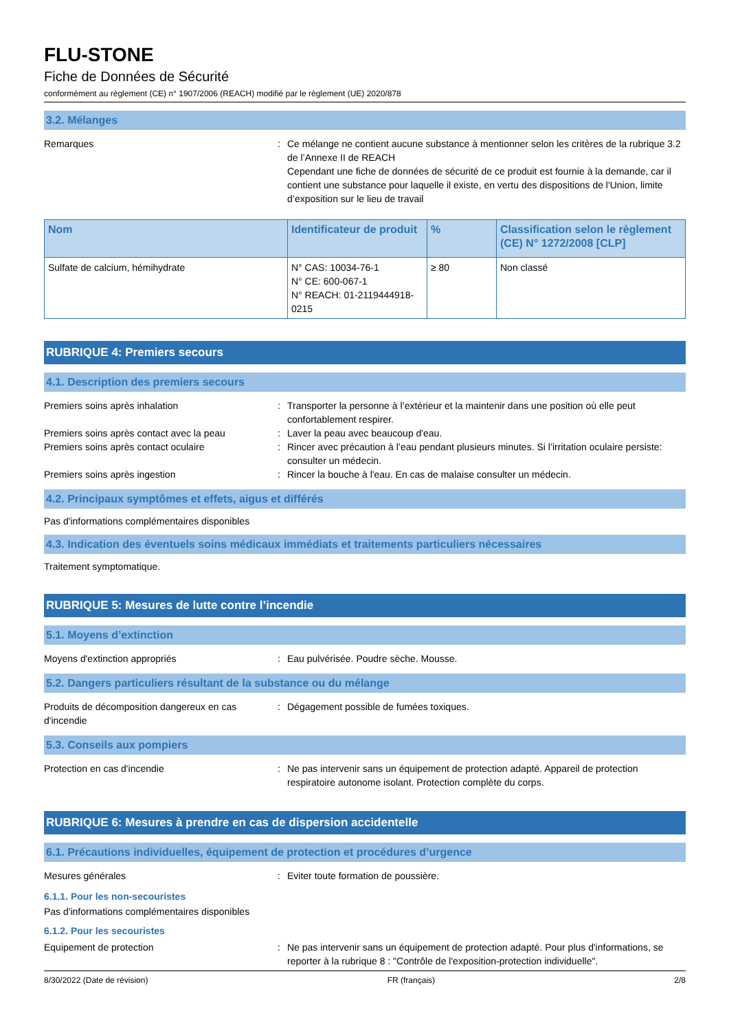FLU-STONE
Fiche de Données de Sécurité
conformément au règlement (CE) n° 1907/2006 (REACH) modifié par le règlement (UE) 2020/878
3.2. Mélanges
Remarques : Ce mélange ne contient aucune substance à mentionner selon les critères de la rubrique 3.2 de l’Annexe II de REACH
Cependant une fiche de données de sécurité de ce produit est fournie à la demande, car il contient une substance pour laquelle il existe, en vertu des dispositions de l'Union, limite d’exposition sur le lieu de travail
| Nom | Identificateur de produit | % | Classification selon le règlement (CE) N° 1272/2008 [CLP] |
| --- | --- | --- | --- |
| Sulfate de calcium, hémihydrate | N° CAS: 10034-76-1 N° CE: 600-067-1 N° REACH: 01-2119444918-0215 | ≥ 80 | Non classé |
RUBRIQUE 4: Premiers secours
4.1. Description des premiers secours
Premiers soins après inhalation : Transporter la personne à l’extérieur et la maintenir dans une position où elle peut confortablement respirer.
Premiers soins après contact avec la peau
: Laver la peau avec beaucoup d'eau.
Premiers soins après contact oculaire : Rincer avec précaution à l’eau pendant plusieurs minutes. Si l’irritation oculaire persiste: consulter un médecin.
Premiers soins après ingestion : Rincer la bouche à l'eau. En cas de malaise consulter un médecin.
4.2. Principaux symptômes et effets, aigus et différés
Pas d'informations complémentaires disponibles
4.3. Indication des éventuels soins médicaux immédiats et traitements particuliers nécessaires
Traitement symptomatique.
RUBRIQUE 5: Mesures de lutte contre l’incendie
5.1. Moyens d’extinction
Moyens d'extinction appropriés : Eau pulvérisée. Poudre sèche. Mousse.
5.2. Dangers particuliers résultant de la substance ou du mélange
Produits de décomposition dangereux en cas d'incendie
: Dégagement possible de fumées toxiques.
5.3. Conseils aux pompiers
Protection en cas d'incendie : Ne pas intervenir sans un équipement de protection adapté. Appareil de protection respiratoire autonome isolant. Protection complète du corps.
RUBRIQUE 6: Mesures à prendre en cas de dispersion accidentelle
6.1. Précautions individuelles, équipement de protection et procédures d’urgence
Mesures générales : Eviter toute formation de poussière.
6.1.1. Pour les non-secouristes
Pas d'informations complémentaires disponibles
6.1.2. Pour les secouristes
Equipement de protection : Ne pas intervenir sans un équipement de protection adapté. Pour plus d'informations, se reporter à la rubrique 8 : "Contrôle de l'exposition-protection individuelle".
8/30/2022 (Date de révision) FR (français) 2/8